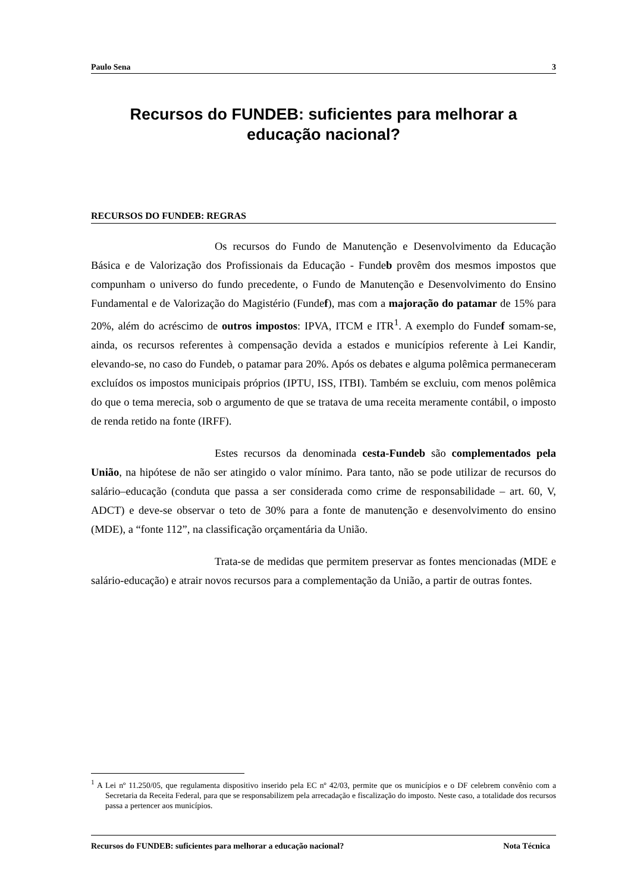Paulo Sena 3
Recursos do FUNDEB: suficientes para melhorar a educação nacional?
RECURSOS DO FUNDEB: REGRAS
Os recursos do Fundo de Manutenção e Desenvolvimento da Educação Básica e de Valorização dos Profissionais da Educação - Fundeb provêm dos mesmos impostos que compunham o universo do fundo precedente, o Fundo de Manutenção e Desenvolvimento do Ensino Fundamental e de Valorização do Magistério (Fundef), mas com a majoração do patamar de 15% para 20%, além do acréscimo de outros impostos: IPVA, ITCM e ITR<sup>1</sup>. A exemplo do Fundef somam-se, ainda, os recursos referentes à compensação devida a estados e municípios referente à Lei Kandir, elevando-se, no caso do Fundeb, o patamar para 20%. Após os debates e alguma polêmica permaneceram excluídos os impostos municipais próprios (IPTU, ISS, ITBI). Também se excluiu, com menos polêmica do que o tema merecia, sob o argumento de que se tratava de uma receita meramente contábil, o imposto de renda retido na fonte (IRFF).
Estes recursos da denominada cesta-Fundeb são complementados pela União, na hipótese de não ser atingido o valor mínimo. Para tanto, não se pode utilizar de recursos do salário–educação (conduta que passa a ser considerada como crime de responsabilidade – art. 60, V, ADCT) e deve-se observar o teto de 30% para a fonte de manutenção e desenvolvimento do ensino (MDE), a “fonte 112”, na classificação orçamentária da União.
Trata-se de medidas que permitem preservar as fontes mencionadas (MDE e salário-educação) e atrair novos recursos para a complementação da União, a partir de outras fontes.
<sup>1</sup> A Lei nº 11.250/05, que regulamenta dispositivo inserido pela EC nº 42/03, permite que os municípios e o DF celebrem convênio com a Secretaria da Receita Federal, para que se responsabilizem pela arrecadação e fiscalização do imposto. Neste caso, a totalidade dos recursos passa a pertencer aos municípios.
Recursos do FUNDEB: suficientes para melhorar a educação nacional? Nota Técnica